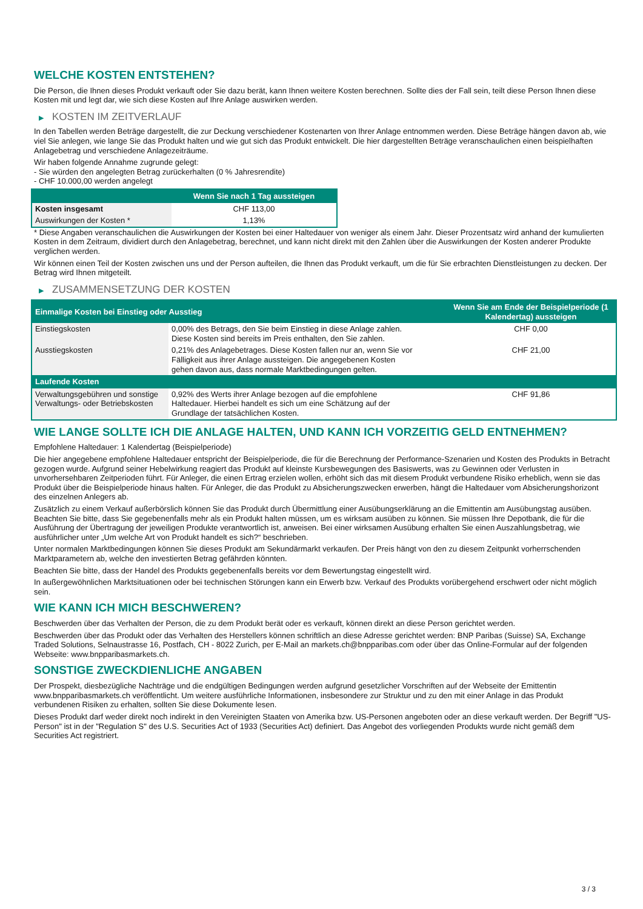WELCHE KOSTEN ENTSTEHEN?
Die Person, die Ihnen dieses Produkt verkauft oder Sie dazu berät, kann Ihnen weitere Kosten berechnen. Sollte dies der Fall sein, teilt diese Person Ihnen diese Kosten mit und legt dar, wie sich diese Kosten auf Ihre Anlage auswirken werden.
▶ KOSTEN IM ZEITVERLAUF
In den Tabellen werden Beträge dargestellt, die zur Deckung verschiedener Kostenarten von Ihrer Anlage entnommen werden. Diese Beträge hängen davon ab, wie viel Sie anlegen, wie lange Sie das Produkt halten und wie gut sich das Produkt entwickelt. Die hier dargestellten Beträge veranschaulichen einen beispielhaften Anlagebetrag und verschiedene Anlagezeiträume.
Wir haben folgende Annahme zugrunde gelegt:
- Sie würden den angelegten Betrag zurückerhalten (0 % Jahresrendite)
- CHF 10.000,00 werden angelegt
| | Wenn Sie nach 1 Tag aussteigen |
| --- | --- |
| Kosten insgesamt | CHF 113,00 |
| Auswirkungen der Kosten * | 1,13% |
* Diese Angaben veranschaulichen die Auswirkungen der Kosten bei einer Haltedauer von weniger als einem Jahr. Dieser Prozentsatz wird anhand der kumulierten Kosten in dem Zeitraum, dividiert durch den Anlagebetrag, berechnet, und kann nicht direkt mit den Zahlen über die Auswirkungen der Kosten anderer Produkte verglichen werden.
Wir können einen Teil der Kosten zwischen uns und der Person aufteilen, die Ihnen das Produkt verkauft, um die für Sie erbrachten Dienstleistungen zu decken. Der Betrag wird Ihnen mitgeteilt.
▶ ZUSAMMENSETZUNG DER KOSTEN
| Einmalige Kosten bei Einstieg oder Ausstieg | | Wenn Sie am Ende der Beispielperiode (1 Kalendertag) aussteigen |
| --- | --- | --- |
| Einstiegskosten | 0,00% des Betrags, den Sie beim Einstieg in diese Anlage zahlen. Diese Kosten sind bereits im Preis enthalten, den Sie zahlen. | CHF 0,00 |
| Ausstiegskosten | 0,21% des Anlagebetrages. Diese Kosten fallen nur an, wenn Sie vor Fälligkeit aus ihrer Anlage aussteigen. Die angegebenen Kosten gehen davon aus, dass normale Marktbedingungen gelten. | CHF 21,00 |
| Laufende Kosten | | |
| Verwaltungsgebühren und sonstige Verwaltungs- oder Betriebskosten | 0,92% des Werts ihrer Anlage bezogen auf die empfohlene Haltedauer. Hierbei handelt es sich um eine Schätzung auf der Grundlage der tatsächlichen Kosten. | CHF 91,86 |
WIE LANGE SOLLTE ICH DIE ANLAGE HALTEN, UND KANN ICH VORZEITIG GELD ENTNEHMEN?
Empfohlene Haltedauer: 1 Kalendertag (Beispielperiode)
Die hier angegebene empfohlene Haltedauer entspricht der Beispielperiode, die für die Berechnung der Performance-Szenarien und Kosten des Produkts in Betracht gezogen wurde. Aufgrund seiner Hebelwirkung reagiert das Produkt auf kleinste Kursbewegungen des Basiswerts, was zu Gewinnen oder Verlusten in unvorhersehbaren Zeitperioden führt. Für Anleger, die einen Ertrag erzielen wollen, erhöht sich das mit diesem Produkt verbundene Risiko erheblich, wenn sie das Produkt über die Beispielperiode hinaus halten. Für Anleger, die das Produkt zu Absicherungszwecken erwerben, hängt die Haltedauer vom Absicherungshorizont des einzelnen Anlegers ab.
Zusätzlich zu einem Verkauf außerbörslich können Sie das Produkt durch Übermittlung einer Ausübungserklärung an die Emittentin am Ausübungstag ausüben. Beachten Sie bitte, dass Sie gegebenenfalls mehr als ein Produkt halten müssen, um es wirksam ausüben zu können. Sie müssen Ihre Depotbank, die für die Ausführung der Übertragung der jeweiligen Produkte verantwortlich ist, anweisen. Bei einer wirksamen Ausübung erhalten Sie einen Auszahlungsbetrag, wie ausführlicher unter „Um welche Art von Produkt handelt es sich?“ beschrieben.
Unter normalen Marktbedingungen können Sie dieses Produkt am Sekundärmarkt verkaufen. Der Preis hängt von den zu diesem Zeitpunkt vorherrschenden Marktparametern ab, welche den investierten Betrag gefährden könnten.
Beachten Sie bitte, dass der Handel des Produkts gegebenenfalls bereits vor dem Bewertungstag eingestellt wird.
In außergewöhnlichen Marktsituationen oder bei technischen Störungen kann ein Erwerb bzw. Verkauf des Produkts vorübergehend erschwert oder nicht möglich sein.
WIE KANN ICH MICH BESCHWEREN?
Beschwerden über das Verhalten der Person, die zu dem Produkt berät oder es verkauft, können direkt an diese Person gerichtet werden.
Beschwerden über das Produkt oder das Verhalten des Herstellers können schriftlich an diese Adresse gerichtet werden: BNP Paribas (Suisse) SA, Exchange Traded Solutions, Selnaustrasse 16, Postfach, CH - 8022 Zurich, per E-Mail an markets.ch@bnpparibas.com oder über das Online-Formular auf der folgenden Webseite: www.bnpparibasmarkets.ch.
SONSTIGE ZWECKDIENLICHE ANGABEN
Der Prospekt, diesbezügliche Nachträge und die endgültigen Bedingungen werden aufgrund gesetzlicher Vorschriften auf der Webseite der Emittentin www.bnpparibasmarkets.ch veröffentlicht. Um weitere ausführliche Informationen, insbesondere zur Struktur und zu den mit einer Anlage in das Produkt verbundenen Risiken zu erhalten, sollten Sie diese Dokumente lesen.
Dieses Produkt darf weder direkt noch indirekt in den Vereinigten Staaten von Amerika bzw. US-Personen angeboten oder an diese verkauft werden. Der Begriff "US-Person" ist in der "Regulation S" des U.S. Securities Act of 1933 (Securities Act) definiert. Das Angebot des vorliegenden Produkts wurde nicht gemäß dem Securities Act registriert.
3 / 3